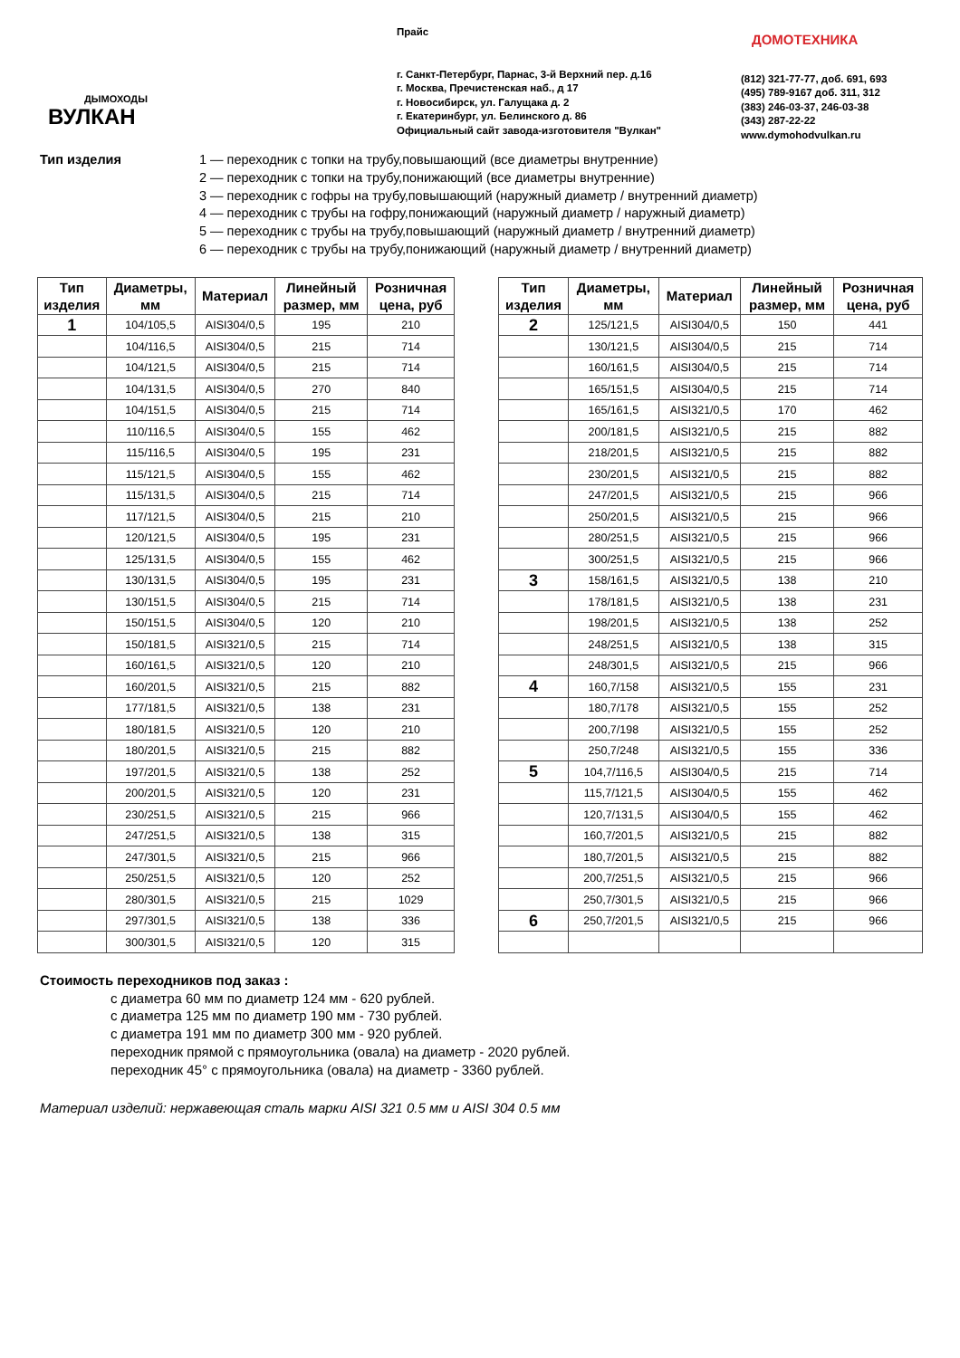ДЫМОХОДЫ
ВУЛКАН
Прайс
г. Санкт-Петербург, Парнас, 3-й Верхний пер. д.16
г. Москва, Пречистенская наб., д 17
г. Новосибирск, ул. Галущака д. 2
г. Екатеринбург, ул. Белинского д. 86
Официальный сайт завода-изготовителя "Вулкан"
ДОМОТЕХНИКА
(812) 321-77-77, доб. 691, 693
(495) 789-9167 доб. 311, 312
(383) 246-03-37, 246-03-38
(343) 287-22-22
www.dymohodvulkan.ru
Тип изделия 1 — переходник с топки на трубу,повышающий (все диаметры внутренние)
2 — переходник с топки на трубу,понижающий (все диаметры внутренние)
3 — переходник с гофры на трубу,повышающий (наружный диаметр / внутренний диаметр)
4 — переходник с трубы на гофру,понижающий (наружный диаметр / наружный диаметр)
5 — переходник с трубы на трубу,повышающий (наружный диаметр / внутренний диаметр)
6 — переходник с трубы на трубу,понижающий (наружный диаметр / внутренний диаметр)
| Тип изделия | Диаметры, мм | Материал | Линейный размер, мм | Розничная цена, руб |
| --- | --- | --- | --- | --- |
| 1 | 104/105,5 | AISI304/0,5 | 195 | 210 |
| | 104/116,5 | AISI304/0,5 | 215 | 714 |
| | 104/121,5 | AISI304/0,5 | 215 | 714 |
| | 104/131,5 | AISI304/0,5 | 270 | 840 |
| | 104/151,5 | AISI304/0,5 | 215 | 714 |
| | 110/116,5 | AISI304/0,5 | 155 | 462 |
| | 115/116,5 | AISI304/0,5 | 195 | 231 |
| | 115/121,5 | AISI304/0,5 | 155 | 462 |
| | 115/131,5 | AISI304/0,5 | 215 | 714 |
| | 117/121,5 | AISI304/0,5 | 215 | 210 |
| | 120/121,5 | AISI304/0,5 | 195 | 231 |
| | 125/131,5 | AISI304/0,5 | 155 | 462 |
| | 130/131,5 | AISI304/0,5 | 195 | 231 |
| | 130/151,5 | AISI304/0,5 | 215 | 714 |
| | 150/151,5 | AISI304/0,5 | 120 | 210 |
| | 150/181,5 | AISI321/0,5 | 215 | 714 |
| | 160/161,5 | AISI321/0,5 | 120 | 210 |
| | 160/201,5 | AISI321/0,5 | 215 | 882 |
| | 177/181,5 | AISI321/0,5 | 138 | 231 |
| | 180/181,5 | AISI321/0,5 | 120 | 210 |
| | 180/201,5 | AISI321/0,5 | 215 | 882 |
| | 197/201,5 | AISI321/0,5 | 138 | 252 |
| | 200/201,5 | AISI321/0,5 | 120 | 231 |
| | 230/251,5 | AISI321/0,5 | 215 | 966 |
| | 247/251,5 | AISI321/0,5 | 138 | 315 |
| | 247/301,5 | AISI321/0,5 | 215 | 966 |
| | 250/251,5 | AISI321/0,5 | 120 | 252 |
| | 280/301,5 | AISI321/0,5 | 215 | 1029 |
| | 297/301,5 | AISI321/0,5 | 138 | 336 |
| | 300/301,5 | AISI321/0,5 | 120 | 315 |
| Тип изделия | Диаметры, мм | Материал | Линейный размер, мм | Розничная цена, руб |
| --- | --- | --- | --- | --- |
| 2 | 125/121,5 | AISI304/0,5 | 150 | 441 |
| | 130/121,5 | AISI304/0,5 | 215 | 714 |
| | 160/161,5 | AISI304/0,5 | 215 | 714 |
| | 165/151,5 | AISI304/0,5 | 215 | 714 |
| | 165/161,5 | AISI321/0,5 | 170 | 462 |
| | 200/181,5 | AISI321/0,5 | 215 | 882 |
| | 218/201,5 | AISI321/0,5 | 215 | 882 |
| | 230/201,5 | AISI321/0,5 | 215 | 882 |
| | 247/201,5 | AISI321/0,5 | 215 | 966 |
| | 250/201,5 | AISI321/0,5 | 215 | 966 |
| | 280/251,5 | AISI321/0,5 | 215 | 966 |
| | 300/251,5 | AISI321/0,5 | 215 | 966 |
| 3 | 158/161,5 | AISI321/0,5 | 138 | 210 |
| | 178/181,5 | AISI321/0,5 | 138 | 231 |
| | 198/201,5 | AISI321/0,5 | 138 | 252 |
| | 248/251,5 | AISI321/0,5 | 138 | 315 |
| | 248/301,5 | AISI321/0,5 | 215 | 966 |
| 4 | 160,7/158 | AISI321/0,5 | 155 | 231 |
| | 180,7/178 | AISI321/0,5 | 155 | 252 |
| | 200,7/198 | AISI321/0,5 | 155 | 252 |
| | 250,7/248 | AISI321/0,5 | 155 | 336 |
| 5 | 104,7/116,5 | AISI304/0,5 | 215 | 714 |
| | 115,7/121,5 | AISI304/0,5 | 155 | 462 |
| | 120,7/131,5 | AISI304/0,5 | 155 | 462 |
| | 160,7/201,5 | AISI321/0,5 | 215 | 882 |
| | 180,7/201,5 | AISI321/0,5 | 215 | 882 |
| | 200,7/251,5 | AISI321/0,5 | 215 | 966 |
| | 250,7/301,5 | AISI321/0,5 | 215 | 966 |
| 6 | 250,7/201,5 | AISI321/0,5 | 215 | 966 |
Стоимость переходников под заказ :
с диаметра 60 мм по диаметр 124 мм - 620 рублей.
с диаметра 125 мм по диаметр 190 мм - 730 рублей.
с диаметра 191 мм по диаметр 300 мм - 920 рублей.
переходник прямой с прямоугольника (овала) на диаметр - 2020 рублей.
переходник 45° с прямоугольника (овала) на диаметр - 3360 рублей.
Материал изделий: нержавеющая сталь марки AISI 321 0.5 мм и AISI 304 0.5 мм